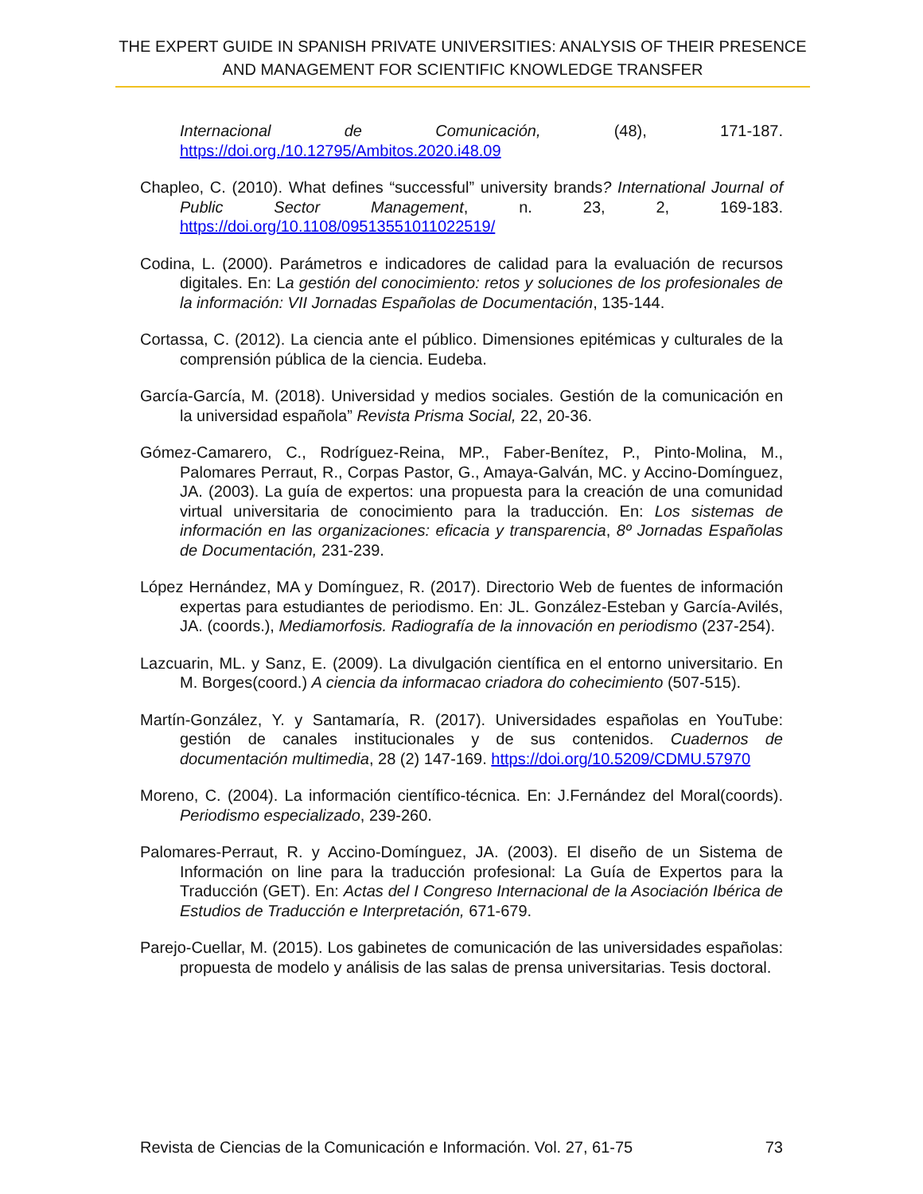THE EXPERT GUIDE IN SPANISH PRIVATE UNIVERSITIES: ANALYSIS OF THEIR PRESENCE AND MANAGEMENT FOR SCIENTIFIC KNOWLEDGE TRANSFER
Internacional de Comunicación, (48), 171-187. https://doi.org./10.12795/Ambitos.2020.i48.09
Chapleo, C. (2010). What defines “successful” university brands? International Journal of Public Sector Management, n. 23, 2, 169-183. https://doi.org/10.1108/09513551011022519/
Codina, L. (2000). Parámetros e indicadores de calidad para la evaluación de recursos digitales. En: La gestión del conocimiento: retos y soluciones de los profesionales de la información: VII Jornadas Españolas de Documentación, 135-144.
Cortassa, C. (2012). La ciencia ante el público. Dimensiones epitémicas y culturales de la comprensión pública de la ciencia. Eudeba.
García-García, M. (2018). Universidad y medios sociales. Gestión de la comunicación en la universidad española” Revista Prisma Social, 22, 20-36.
Gómez-Camarero, C., Rodríguez-Reina, MP., Faber-Benítez, P., Pinto-Molina, M., Palomares Perraut, R., Corpas Pastor, G., Amaya-Galván, MC. y Accino-Domínguez, JA. (2003). La guía de expertos: una propuesta para la creación de una comunidad virtual universitaria de conocimiento para la traducción. En: Los sistemas de información en las organizaciones: eficacia y transparencia, 8º Jornadas Españolas de Documentación, 231-239.
López Hernández, MA y Domínguez, R. (2017). Directorio Web de fuentes de información expertas para estudiantes de periodismo. En: JL. González-Esteban y García-Avilés, JA. (coords.), Mediamorfosis. Radiografía de la innovación en periodismo (237-254).
Lazcuarin, ML. y Sanz, E. (2009). La divulgación científica en el entorno universitario. En M. Borges(coord.) A ciencia da informacao criadora do cohecimiento (507-515).
Martín-González, Y. y Santamaría, R. (2017). Universidades españolas en YouTube: gestión de canales institucionales y de sus contenidos. Cuadernos de documentación multimedia, 28 (2) 147-169. https://doi.org/10.5209/CDMU.57970
Moreno, C. (2004). La información científico-técnica. En: J.Fernández del Moral(coords). Periodismo especializado, 239-260.
Palomares-Perraut, R. y Accino-Domínguez, JA. (2003). El diseño de un Sistema de Información on line para la traducción profesional: La Guía de Expertos para la Traducción (GET). En: Actas del I Congreso Internacional de la Asociación Ibérica de Estudios de Traducción e Interpretación, 671-679.
Parejo-Cuellar, M. (2015). Los gabinetes de comunicación de las universidades españolas: propuesta de modelo y análisis de las salas de prensa universitarias. Tesis doctoral.
Revista de Ciencias de la Comunicación e Información. Vol. 27, 61-75 73